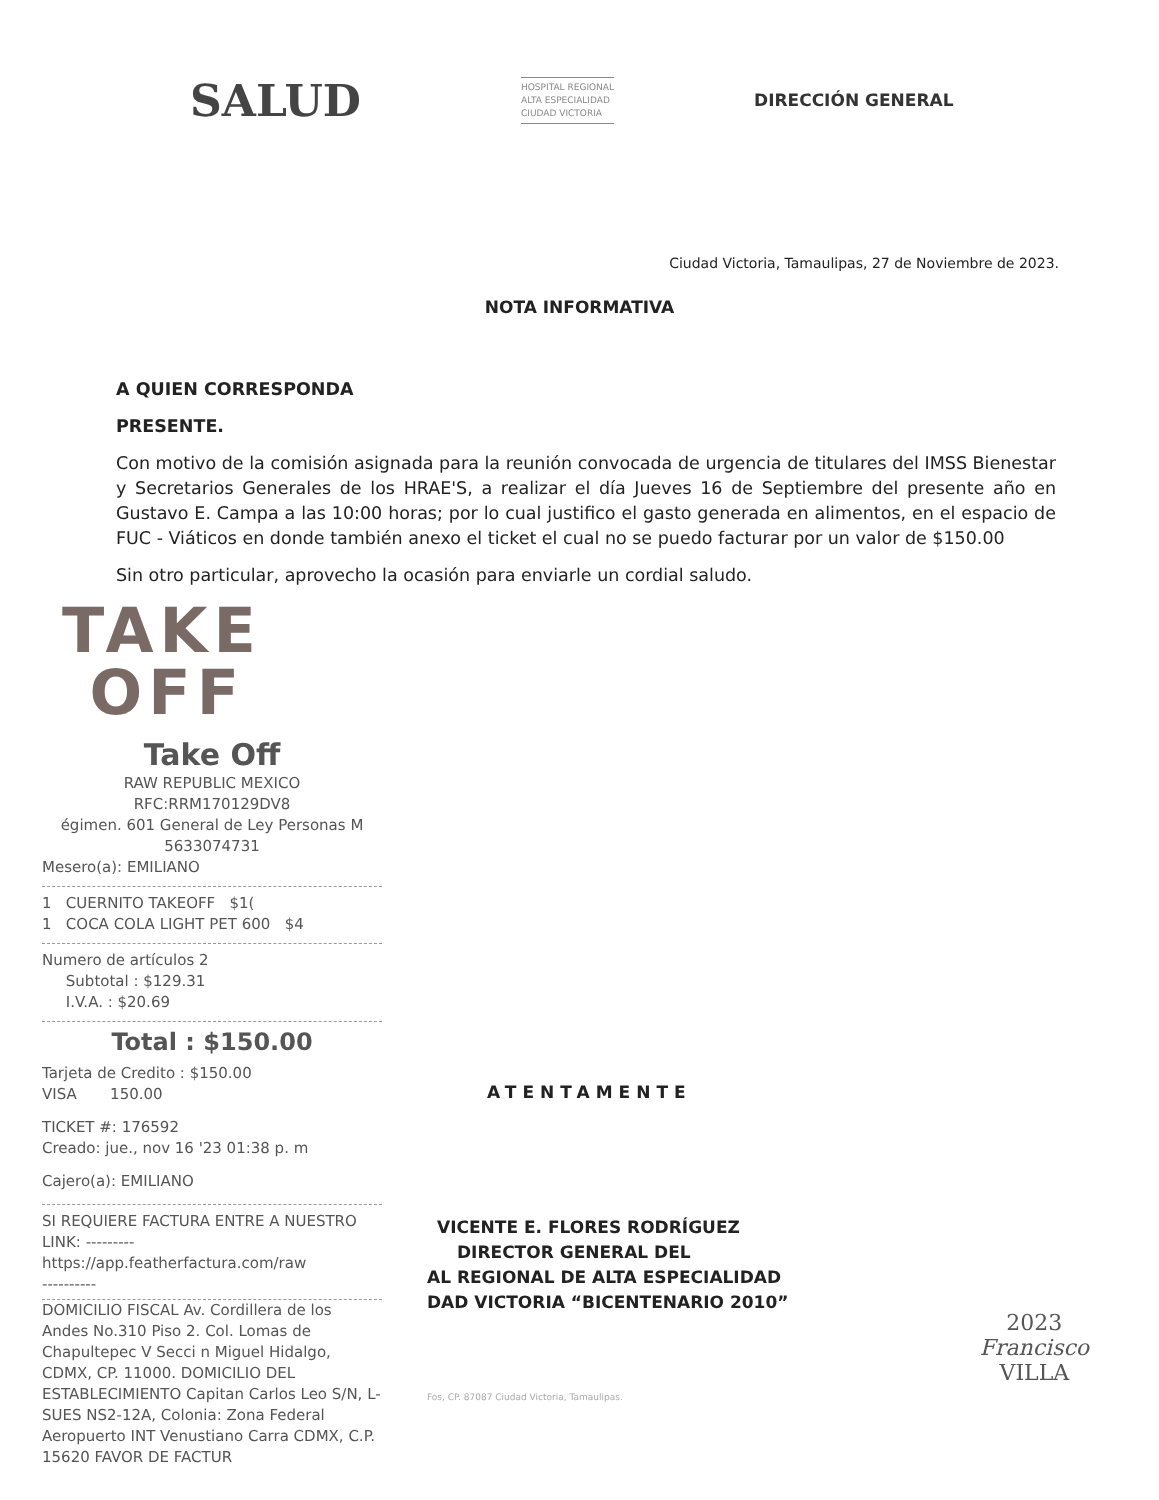SALUD
HOSPITAL REGIONAL
ALTA ESPECIALIDAD
CIUDAD VICTORIA
DIRECCIÓN GENERAL
Ciudad Victoria, Tamaulipas, 27 de Noviembre de 2023.
NOTA INFORMATIVA
A QUIEN CORRESPONDA
PRESENTE.
Con motivo de la comisión asignada para la reunión convocada de urgencia de titulares del IMSS Bienestar y Secretarios Generales de los HRAE'S, a realizar el día Jueves 16 de Septiembre del presente año en Gustavo E. Campa a las 10:00 horas; por lo cual justifico el gasto generada en alimentos, en el espacio de FUC - Viáticos en donde también anexo el ticket el cual no se puedo facturar por un valor de $150.00
Sin otro particular, aprovecho la ocasión para enviarle un cordial saludo.
TAKE
OFF
Take Off
RAW REPUBLIC MEXICO
RFC:RRM170129DV8
égimen. 601 General de Ley Personas M
5633074731
Mesero(a): EMILIANO
1 CUERNITO TAKEOFF $1(
1 COCA COLA LIGHT PET 600 $4
Numero de artículos 2
Subtotal : $129.31
I.V.A. : $20.69
Total : $150.00
Tarjeta de Credito : $150.00
VISA 150.00
TICKET #: 176592
Creado: jue., nov 16 '23 01:38 p. m
Cajero(a): EMILIANO
SI REQUIERE FACTURA ENTRE A NUESTRO LINK: ---------
https://app.featherfactura.com/raw
----------
DOMICILIO FISCAL Av. Cordillera de los Andes No.310 Piso 2. Col. Lomas de Chapultepec V Secci n Miguel Hidalgo, CDMX, CP. 11000. DOMICILIO DEL ESTABLECIMIENTO Capitan Carlos Leo S/N, L-SUES NS2-12A, Colonia: Zona Federal Aeropuerto INT Venustiano Carra CDMX, C.P. 15620 FAVOR DE FACTUR
ATENTAMENTE
VICENTE E. FLORES RODRÍGUEZ
DIRECTOR GENERAL DEL
AL REGIONAL DE ALTA ESPECIALIDAD
DAD VICTORIA “BICENTENARIO 2010”
Fos, CP. 87087 Ciudad Victoria, Tamaulipas.
2023
Francisco
VILLA